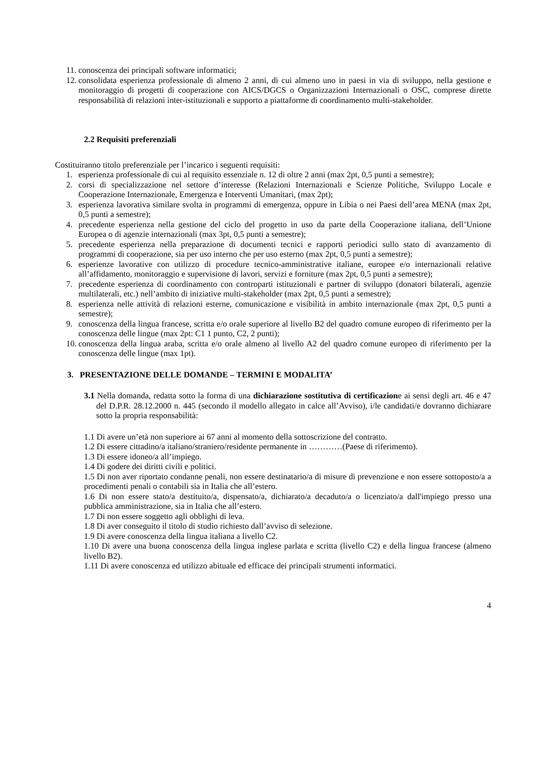11. conoscenza dei principali software informatici;
12. consolidata esperienza professionale di almeno 2 anni, di cui almeno uno in paesi in via di sviluppo, nella gestione e monitoraggio di progetti di cooperazione con AICS/DGCS o Organizzazioni Internazionali o OSC, comprese dirette responsabilità di relazioni inter-istituzionali e supporto a piattaforme di coordinamento multi-stakeholder.
2.2 Requisiti preferenziali
Costituiranno titolo preferenziale per l’incarico i seguenti requisiti:
1. esperienza professionale di cui al requisito essenziale n. 12 di oltre 2 anni (max 2pt, 0,5 punti a semestre);
2. corsi di specializzazione nel settore d’interesse (Relazioni Internazionali e Scienze Politiche, Sviluppo Locale e Cooperazione Internazionale, Emergenza e Interventi Umanitari, (max 2pt);
3. esperienza lavorativa similare svolta in programmi di emergenza, oppure in Libia o nei Paesi dell’area MENA (max 2pt, 0,5 punti a semestre);
4. precedente esperienza nella gestione del ciclo del progetto in uso da parte della Cooperazione italiana, dell’Unione Europea o di agenzie internazionali (max 3pt, 0,5 punti a semestre);
5. precedente esperienza nella preparazione di documenti tecnici e rapporti periodici sullo stato di avanzamento di programmi di cooperazione, sia per uso interno che per uso esterno (max 2pt, 0,5 punti a semestre);
6. esperienze lavorative con utilizzo di procedure tecnico-amministrative italiane, europee e/o internazionali relative all’affidamento, monitoraggio e supervisione di lavori, servizi e forniture (max 2pt, 0,5 punti a semestre);
7. precedente esperienza di coordinamento con controparti istituzionali e partner di sviluppo (donatori bilaterali, agenzie multilaterali, etc.) nell’ambito di iniziative multi-stakeholder (max 2pt, 0,5 punti a semestre);
8. esperienza nelle attività di relazioni esterne, comunicazione e visibilità in ambito internazionale (max 2pt, 0,5 punti a semestre);
9. conoscenza della lingua francese, scritta e/o orale superiore al livello B2 del quadro comune europeo di riferimento per la conoscenza delle lingue (max 2pt: C1 1 punto, C2, 2 punti);
10. conoscenza della lingua araba, scritta e/o orale almeno al livello A2 del quadro comune europeo di riferimento per la conoscenza delle lingue (max 1pt).
3. PRESENTAZIONE DELLE DOMANDE – TERMINI E MODALITA’
3.1 Nella domanda, redatta sotto la forma di una dichiarazione sostitutiva di certificazione ai sensi degli art. 46 e 47 del D.P.R. 28.12.2000 n. 445 (secondo il modello allegato in calce all’Avviso), i/le candidati/e dovranno dichiarare sotto la propria responsabilità:
1.1 Di avere un’età non superiore ai 67 anni al momento della sottoscrizione del contratto.
1.2 Di essere cittadino/a italiano/straniero/residente permanente in …………(Paese di riferimento).
1.3 Di essere idoneo/a all’impiego.
1.4 Di godere dei diritti civili e politici.
1.5 Di non aver riportato condanne penali, non essere destinatario/a di misure di prevenzione e non essere sottoposto/a a procedimenti penali o contabili sia in Italia che all’estero.
1.6 Di non essere stato/a destituito/a, dispensato/a, dichiarato/a decaduto/a o licenziato/a dall'impiego presso una pubblica amministrazione, sia in Italia che all’estero.
1.7 Di non essere soggetto agli obblighi di leva.
1.8 Di aver conseguito il titolo di studio richiesto dall’avviso di selezione.
1.9 Di avere conoscenza della lingua italiana a livello C2.
1.10 Di avere una buona conoscenza della lingua inglese parlata e scritta (livello C2) e della lingua francese (almeno livello B2).
1.11 Di avere conoscenza ed utilizzo abituale ed efficace dei principali strumenti informatici.
4